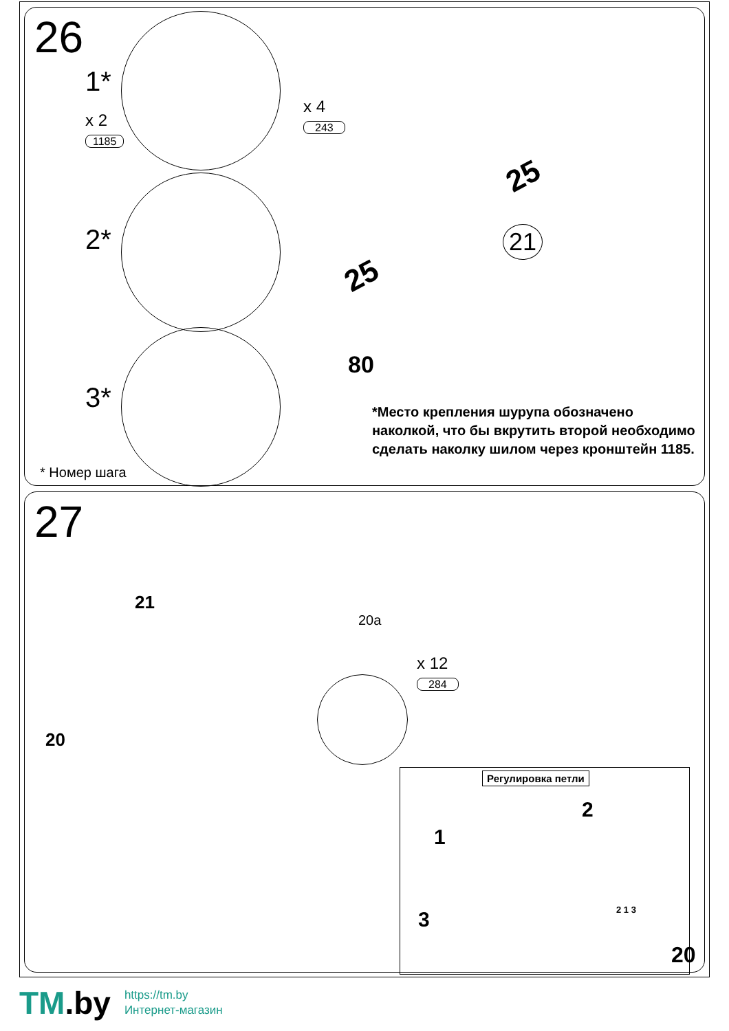26
1*
x 2
1185
x 4
243
2*
3*
25
25
80
21
*Место крепления шурупа обозначено наколкой, что бы вкрутить второй необходимо сделать наколку шилом через кронштейн 1185.
* Номер шага
27
21
20a
20
x 12
284
Регулировка петли
1
2
3 2 1 3
20
TM.by
https://tm.by
Интернет-магазин